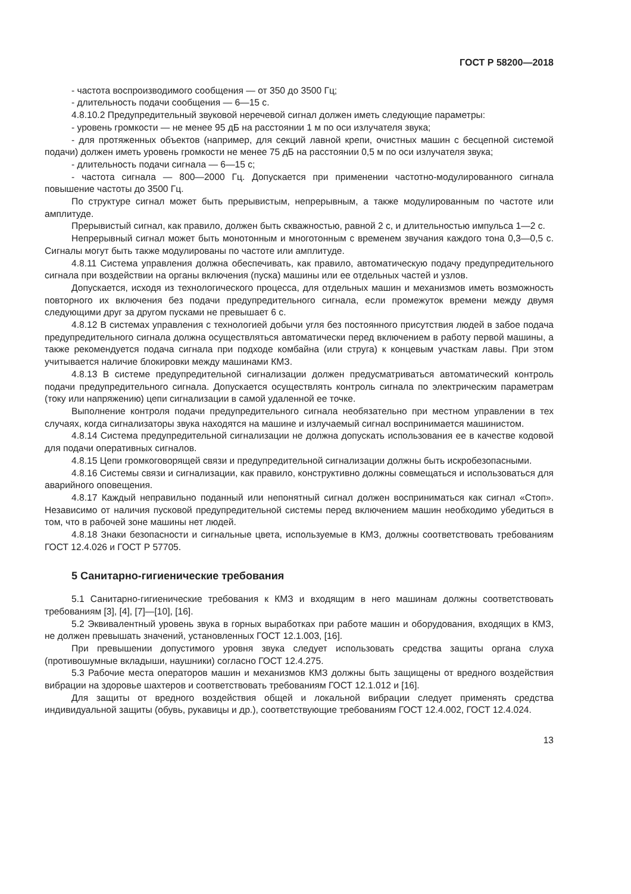ГОСТ Р 58200—2018
- частота воспроизводимого сообщения — от 350 до 3500 Гц;
- длительность подачи сообщения — 6—15 с.
4.8.10.2 Предупредительный звуковой неречевой сигнал должен иметь следующие параметры:
- уровень громкости — не менее 95 дБ на расстоянии 1 м по оси излучателя звука;
- для протяженных объектов (например, для секций лавной крепи, очистных машин с бесцепной системой подачи) должен иметь уровень громкости не менее 75 дБ на расстоянии 0,5 м по оси излучателя звука;
- длительность подачи сигнала — 6—15 с;
- частота сигнала — 800—2000 Гц. Допускается при применении частотно-модулированного сигнала повышение частоты до 3500 Гц.
По структуре сигнал может быть прерывистым, непрерывным, а также модулированным по частоте или амплитуде.
Прерывистый сигнал, как правило, должен быть скважностью, равной 2 с, и длительностью импульса 1—2 с.
Непрерывный сигнал может быть монотонным и многотонным с временем звучания каждого тона 0,3—0,5 с. Сигналы могут быть также модулированы по частоте или амплитуде.
4.8.11 Система управления должна обеспечивать, как правило, автоматическую подачу предупредительного сигнала при воздействии на органы включения (пуска) машины или ее отдельных частей и узлов.
Допускается, исходя из технологического процесса, для отдельных машин и механизмов иметь возможность повторного их включения без подачи предупредительного сигнала, если промежуток времени между двумя следующими друг за другом пусками не превышает 6 с.
4.8.12 В системах управления с технологией добычи угля без постоянного присутствия людей в забое подача предупредительного сигнала должна осуществляться автоматически перед включением в работу первой машины, а также рекомендуется подача сигнала при подходе комбайна (или струга) к концевым участкам лавы. При этом учитывается наличие блокировки между машинами КМЗ.
4.8.13 В системе предупредительной сигнализации должен предусматриваться автоматический контроль подачи предупредительного сигнала. Допускается осуществлять контроль сигнала по электрическим параметрам (току или напряжению) цепи сигнализации в самой удаленной ее точке.
Выполнение контроля подачи предупредительного сигнала необязательно при местном управлении в тех случаях, когда сигнализаторы звука находятся на машине и излучаемый сигнал воспринимается машинистом.
4.8.14 Система предупредительной сигнализации не должна допускать использования ее в качестве кодовой для подачи оперативных сигналов.
4.8.15 Цепи громкоговорящей связи и предупредительной сигнализации должны быть искробезопасными.
4.8.16 Системы связи и сигнализации, как правило, конструктивно должны совмещаться и использоваться для аварийного оповещения.
4.8.17 Каждый неправильно поданный или непонятный сигнал должен восприниматься как сигнал «Стоп». Независимо от наличия пусковой предупредительной системы перед включением машин необходимо убедиться в том, что в рабочей зоне машины нет людей.
4.8.18 Знаки безопасности и сигнальные цвета, используемые в КМЗ, должны соответствовать требованиям ГОСТ 12.4.026 и ГОСТ Р 57705.
5 Санитарно-гигиенические требования
5.1 Санитарно-гигиенические требования к КМЗ и входящим в него машинам должны соответствовать требованиям [3], [4], [7]—[10], [16].
5.2 Эквивалентный уровень звука в горных выработках при работе машин и оборудования, входящих в КМЗ, не должен превышать значений, установленных ГОСТ 12.1.003, [16].
При превышении допустимого уровня звука следует использовать средства защиты органа слуха (противошумные вкладыши, наушники) согласно ГОСТ 12.4.275.
5.3 Рабочие места операторов машин и механизмов КМЗ должны быть защищены от вредного воздействия вибрации на здоровье шахтеров и соответствовать требованиям ГОСТ 12.1.012 и [16].
Для защиты от вредного воздействия общей и локальной вибрации следует применять средства индивидуальной защиты (обувь, рукавицы и др.), соответствующие требованиям ГОСТ 12.4.002, ГОСТ 12.4.024.
13